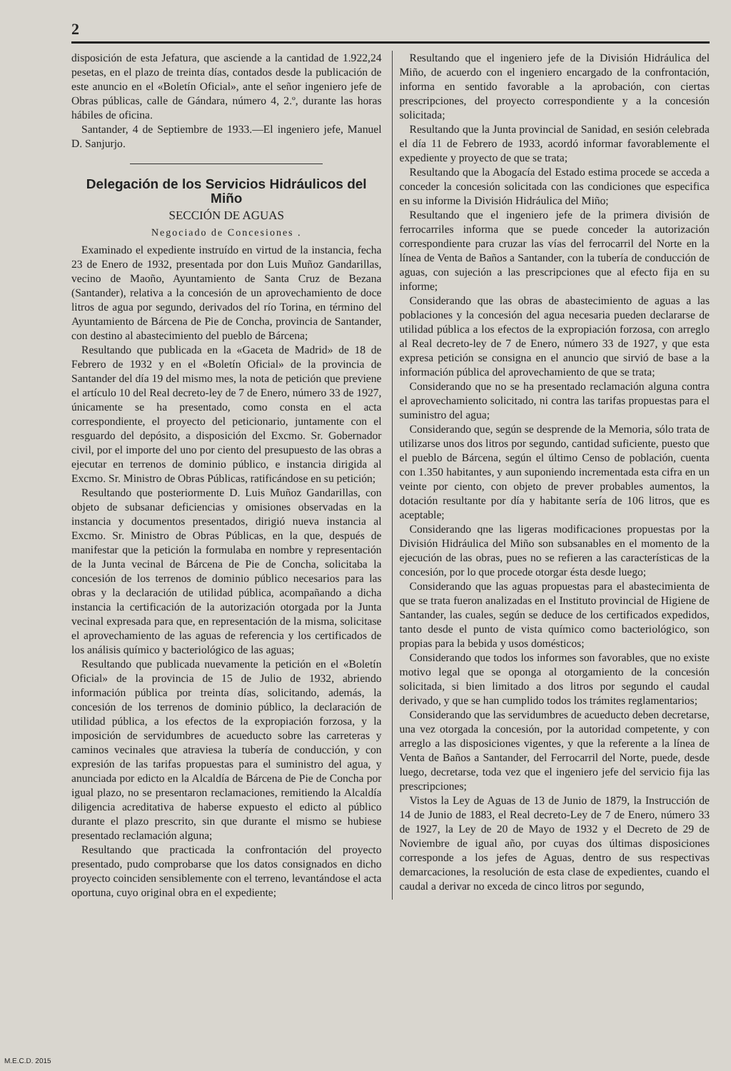2
disposición de esta Jefatura, que asciende a la cantidad de 1.922,24 pesetas, en el plazo de treinta días, contados desde la publicación de este anuncio en el «Boletín Oficial», ante el señor ingeniero jefe de Obras públicas, calle de Gándara, número 4, 2.º, durante las horas hábiles de oficina.
Santander, 4 de Septiembre de 1933.—El ingeniero jefe, Manuel D. Sanjurjo.
Delegación de los Servicios Hidráulicos del Miño
SECCIÓN DE AGUAS
Negociado de Concesiones .
Examinado el expediente instruído en virtud de la instancia, fecha 23 de Enero de 1932, presentada por don Luis Muñoz Gandarillas, vecino de Maoño, Ayuntamiento de Santa Cruz de Bezana (Santander), relativa a la concesión de un aprovechamiento de doce litros de agua por segundo, derivados del río Torina, en término del Ayuntamiento de Bárcena de Pie de Concha, provincia de Santander, con destino al abastecimiento del pueblo de Bárcena;
Resultando que publicada en la «Gaceta de Madrid» de 18 de Febrero de 1932 y en el «Boletín Oficial» de la provincia de Santander del día 19 del mismo mes, la nota de petición que previene el artículo 10 del Real decreto-ley de 7 de Enero, número 33 de 1927, únicamente se ha presentado, como consta en el acta correspondiente, el proyecto del peticionario, juntamente con el resguardo del depósito, a disposición del Excmo. Sr. Gobernador civil, por el importe del uno por ciento del presupuesto de las obras a ejecutar en terrenos de dominio público, e instancia dirigida al Excmo. Sr. Ministro de Obras Públicas, ratificándose en su petición;
Resultando que posteriormente D. Luis Muñoz Gandarillas, con objeto de subsanar deficiencias y omisiones observadas en la instancia y documentos presentados, dirigió nueva instancia al Excmo. Sr. Ministro de Obras Públicas, en la que, después de manifestar que la petición la formulaba en nombre y representación de la Junta vecinal de Bárcena de Pie de Concha, solicitaba la concesión de los terrenos de dominio público necesarios para las obras y la declaración de utilidad pública, acompañando a dicha instancia la certificación de la autorización otorgada por la Junta vecinal expresada para que, en representación de la misma, solicitase el aprovechamiento de las aguas de referencia y los certificados de los análisis químico y bacteriológico de las aguas;
Resultando que publicada nuevamente la petición en el «Boletín Oficial» de la provincia de 15 de Julio de 1932, abriendo información pública por treinta días, solicitando, además, la concesión de los terrenos de dominio público, la declaración de utilidad pública, a los efectos de la expropiación forzosa, y la imposición de servidumbres de acueducto sobre las carreteras y caminos vecinales que atraviesa la tubería de conducción, y con expresión de las tarifas propuestas para el suministro del agua, y anunciada por edicto en la Alcaldía de Bárcena de Pie de Concha por igual plazo, no se presentaron reclamaciones, remitiendo la Alcaldía diligencia acreditativa de haberse expuesto el edicto al público durante el plazo prescrito, sin que durante el mismo se hubiese presentado reclamación alguna;
Resultando que practicada la confrontación del proyecto presentado, pudo comprobarse que los datos consignados en dicho proyecto coinciden sensiblemente con el terreno, levantándose el acta oportuna, cuyo original obra en el expediente;
Resultando que el ingeniero jefe de la División Hidráulica del Miño, de acuerdo con el ingeniero encargado de la confrontación, informa en sentido favorable a la aprobación, con ciertas prescripciones, del proyecto correspondiente y a la concesión solicitada;
Resultando que la Junta provincial de Sanidad, en sesión celebrada el día 11 de Febrero de 1933, acordó informar favorablemente el expediente y proyecto de que se trata;
Resultando que la Abogacía del Estado estima procede se acceda a conceder la concesión solicitada con las condiciones que especifica en su informe la División Hidráulica del Miño;
Resultando que el ingeniero jefe de la primera división de ferrocarriles informa que se puede conceder la autorización correspondiente para cruzar las vías del ferrocarril del Norte en la línea de Venta de Baños a Santander, con la tubería de conducción de aguas, con sujeción a las prescripciones que al efecto fija en su informe;
Considerando que las obras de abastecimiento de aguas a las poblaciones y la concesión del agua necesaria pueden declararse de utilidad pública a los efectos de la expropiación forzosa, con arreglo al Real decreto-ley de 7 de Enero, número 33 de 1927, y que esta expresa petición se consigna en el anuncio que sirvió de base a la información pública del aprovechamiento de que se trata;
Considerando que no se ha presentado reclamación alguna contra el aprovechamiento solicitado, ni contra las tarifas propuestas para el suministro del agua;
Considerando que, según se desprende de la Memoria, sólo trata de utilizarse unos dos litros por segundo, cantidad suficiente, puesto que el pueblo de Bárcena, según el último Censo de población, cuenta con 1.350 habitantes, y aun suponiendo incrementada esta cifra en un veinte por ciento, con objeto de prever probables aumentos, la dotación resultante por día y habitante sería de 106 litros, que es aceptable;
Considerando qne las ligeras modificaciones propuestas por la División Hidráulica del Miño son subsanables en el momento de la ejecución de las obras, pues no se refieren a las características de la concesión, por lo que procede otorgar ésta desde luego;
Considerando que las aguas propuestas para el abastecimienta de que se trata fueron analizadas en el Instituto provincial de Higiene de Santander, las cuales, según se deduce de los certificados expedidos, tanto desde el punto de vista químico como bacteriológico, son propias para la bebida y usos domésticos;
Considerando que todos los informes son favorables, que no existe motivo legal que se oponga al otorgamiento de la concesión solicitada, si bien limitado a dos litros por segundo el caudal derivado, y que se han cumplido todos los trámites reglamentarios;
Considerando que las servidumbres de acueducto deben decretarse, una vez otorgada la concesión, por la autoridad competente, y con arreglo a las disposiciones vigentes, y que la referente a la línea de Venta de Baños a Santander, del Ferrocarril del Norte, puede, desde luego, decretarse, toda vez que el ingeniero jefe del servicio fija las prescripciones;
Vistos la Ley de Aguas de 13 de Junio de 1879, la Instrucción de 14 de Junio de 1883, el Real decreto-Ley de 7 de Enero, número 33 de 1927, la Ley de 20 de Mayo de 1932 y el Decreto de 29 de Noviembre de igual año, por cuyas dos últimas disposiciones corresponde a los jefes de Aguas, dentro de sus respectivas demarcaciones, la resolución de esta clase de expedientes, cuando el caudal a derivar no exceda de cinco litros por segundo,
M.E.C.D. 2015